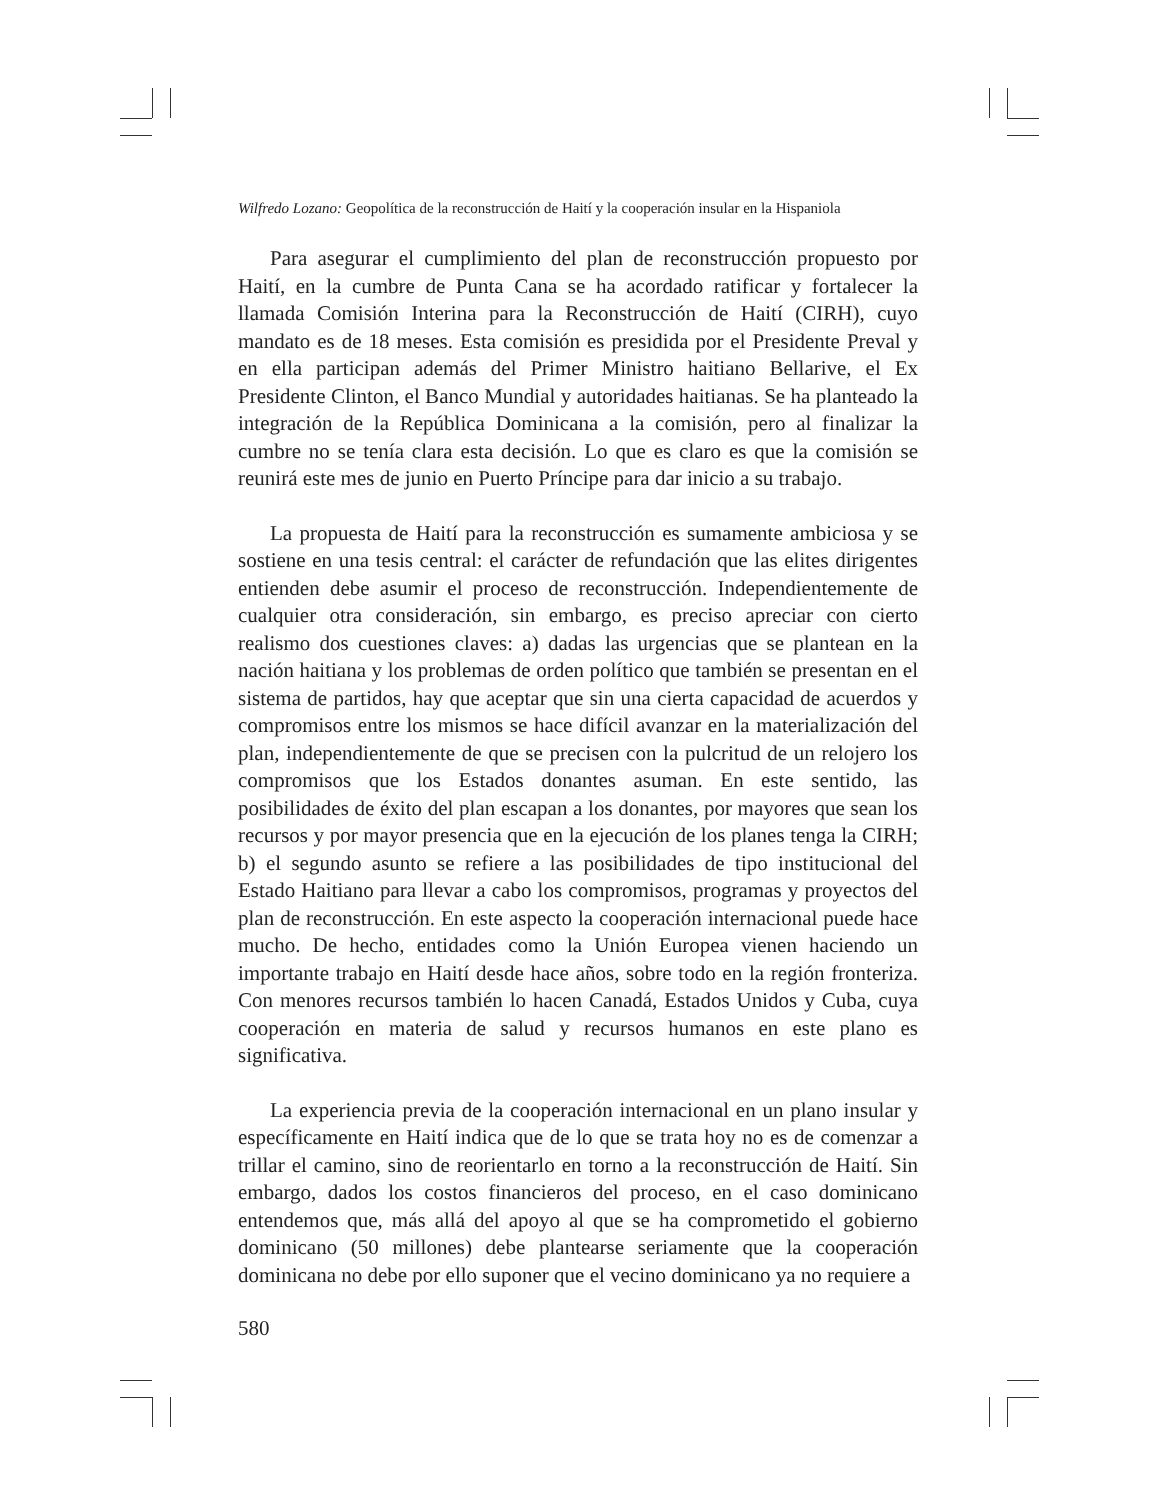Wilfredo Lozano: Geopolítica de la reconstrucción de Haití y la cooperación insular en la Hispaniola
Para asegurar el cumplimiento del plan de reconstrucción propuesto por Haití, en la cumbre de Punta Cana se ha acordado ratificar y fortalecer la llamada Comisión Interina para la Reconstrucción de Haití (CIRH), cuyo mandato es de 18 meses. Esta comisión es presidida por el Presidente Preval y en ella participan además del Primer Ministro haitiano Bellarive, el Ex Presidente Clinton, el Banco Mundial y autoridades haitianas. Se ha planteado la integración de la República Dominicana a la comisión, pero al finalizar la cumbre no se tenía clara esta decisión. Lo que es claro es que la comisión se reunirá este mes de junio en Puerto Príncipe para dar inicio a su trabajo.
La propuesta de Haití para la reconstrucción es sumamente ambiciosa y se sostiene en una tesis central: el carácter de refundación que las elites dirigentes entienden debe asumir el proceso de reconstrucción. Independientemente de cualquier otra consideración, sin embargo, es preciso apreciar con cierto realismo dos cuestiones claves: a) dadas las urgencias que se plantean en la nación haitiana y los problemas de orden político que también se presentan en el sistema de partidos, hay que aceptar que sin una cierta capacidad de acuerdos y compromisos entre los mismos se hace difícil avanzar en la materialización del plan, independientemente de que se precisen con la pulcritud de un relojero los compromisos que los Estados donantes asuman. En este sentido, las posibilidades de éxito del plan escapan a los donantes, por mayores que sean los recursos y por mayor presencia que en la ejecución de los planes tenga la CIRH; b) el segundo asunto se refiere a las posibilidades de tipo institucional del Estado Haitiano para llevar a cabo los compromisos, programas y proyectos del plan de reconstrucción. En este aspecto la cooperación internacional puede hace mucho. De hecho, entidades como la Unión Europea vienen haciendo un importante trabajo en Haití desde hace años, sobre todo en la región fronteriza. Con menores recursos también lo hacen Canadá, Estados Unidos y Cuba, cuya cooperación en materia de salud y recursos humanos en este plano es significativa.
La experiencia previa de la cooperación internacional en un plano insular y específicamente en Haití indica que de lo que se trata hoy no es de comenzar a trillar el camino, sino de reorientarlo en torno a la reconstrucción de Haití. Sin embargo, dados los costos financieros del proceso, en el caso dominicano entendemos que, más allá del apoyo al que se ha comprometido el gobierno dominicano (50 millones) debe plantearse seriamente que la cooperación dominicana no debe por ello suponer que el vecino dominicano ya no requiere a
580